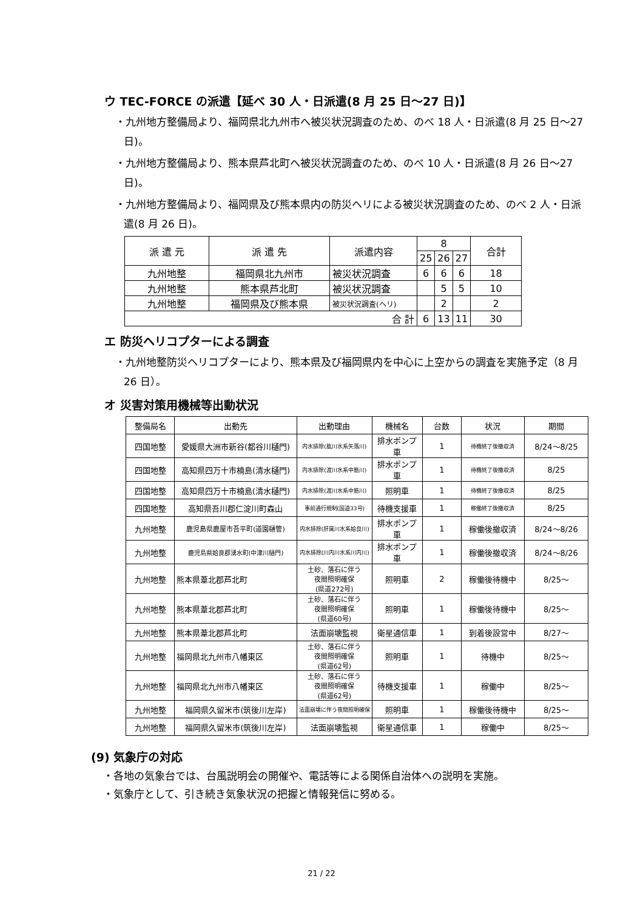ウ TEC-FORCE の派遣【延べ 30 人・日派遣(8 月 25 日～27 日)】
・九州地方整備局より、福岡県北九州市へ被災状況調査のため、のべ 18 人・日派遣(8 月 25 日～27 日)。
・九州地方整備局より、熊本県芦北町へ被災状況調査のため、のべ 10 人・日派遣(8 月 26 日～27 日)。
・九州地方整備局より、福岡県及び熊本県内の防災ヘリによる被災状況調査のため、のべ 2 人・日派遣(8 月 26 日)。
| 派 遣 元 | 派 遣 先 | 派遣内容 | 8 | | | 合計 |
| --- | --- | --- | --- | --- | --- | --- |
| | | | 25 | 26 | 27 | |
| 九州地整 | 福岡県北九州市 | 被災状況調査 | 6 | 6 | 6 | 18 |
| 九州地整 | 熊本県芦北町 | 被災状況調査 | | 5 | 5 | 10 |
| 九州地整 | 福岡県及び熊本県 | 被災状況調査(ヘリ) | | 2 | | 2 |
| 合 計 | | | 6 | 13 | 11 | 30 |
エ 防災ヘリコプターによる調査
・九州地整防災ヘリコプターにより、熊本県及び福岡県内を中心に上空からの調査を実施予定（8 月 26 日）。
オ 災害対策用機械等出動状況
| 整備局名 | 出動先 | 出動理由 | 機械名 | 台数 | 状況 | 期間 |
| --- | --- | --- | --- | --- | --- | --- |
| 四国地整 | 愛媛県大洲市新谷(都谷川樋門) | 内水排除(肱川水系矢落川) | 排水ポンプ車 | 1 | 待機終了後撤収済 | 8/24～8/25 |
| 四国地整 | 高知県四万十市楠島(清水樋門) | 内水排除(渡川水系中筋川) | 排水ポンプ車 | 1 | 待機終了後撤収済 | 8/25 |
| 四国地整 | 高知県四万十市楠島(清水樋門) | 内水排除(渡川水系中筋川) | 照明車 | 1 | 待機終了後撤収済 | 8/25 |
| 四国地整 | 高知県吾川郡仁淀川町森山 | 事前通行規制(国道33号) | 待機支援車 | 1 | 稼働終了後撤収済 | 8/25 |
| 九州地整 | 鹿児島県鹿屋市吾平町(道園樋管) | 内水排除(肝属川水系姶良川) | 排水ポンプ車 | 1 | 稼働後撤収済 | 8/24～8/26 |
| 九州地整 | 鹿児島県姶良郡湧水町(中津川樋門) | 内水排除(川内川水系川内川) | 排水ポンプ車 | 1 | 稼働後撤収済 | 8/24～8/26 |
| 九州地整 | 熊本県葦北郡芦北町 | 土砂、落石に伴う 夜間照明確保 (県道272号) | 照明車 | 2 | 稼働後待機中 | 8/25～ |
| 九州地整 | 熊本県葦北郡芦北町 | 土砂、落石に伴う 夜間照明確保 (県道60号) | 照明車 | 1 | 稼働後待機中 | 8/25～ |
| 九州地整 | 熊本県葦北郡芦北町 | 法面崩壊監視 | 衛星通信車 | 1 | 到着後設営中 | 8/27～ |
| 九州地整 | 福岡県北九州市八幡東区 | 土砂、落石に伴う 夜間照明確保 (県道62号) | 照明車 | 1 | 待機中 | 8/25～ |
| 九州地整 | 福岡県北九州市八幡東区 | 土砂、落石に伴う 夜間照明確保 (県道62号) | 待機支援車 | 1 | 稼働中 | 8/25～ |
| 九州地整 | 福岡県久留米市(筑後川左岸) | 法面崩壊に伴う夜間照明確保 | 照明車 | 1 | 稼働後待機中 | 8/25～ |
| 九州地整 | 福岡県久留米市(筑後川左岸) | 法面崩壊監視 | 衛星通信車 | 1 | 稼働中 | 8/25～ |
(9) 気象庁の対応
・各地の気象台では、台風説明会の開催や、電話等による関係自治体への説明を実施。
・気象庁として、引き続き気象状況の把握と情報発信に努める。
21 / 22